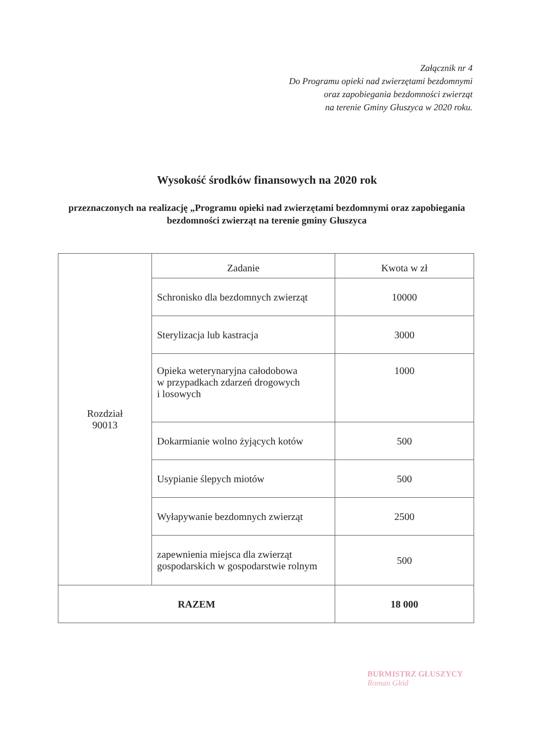Załącznik nr 4
Do Programu opieki nad zwierzętami bezdomnymi
oraz zapobiegania bezdomności zwierząt
na terenie Gminy Głuszyca w 2020 roku.
Wysokość środków finansowych na 2020 rok
przeznaczonych na realizację „Programu opieki nad zwierzętami bezdomnymi oraz zapobiegania bezdomności zwierząt na terenie gminy Głuszyca
| Rozdział 90013 | Zadanie | Kwota w zł |
| | Schronisko dla bezdomnych zwierząt | 10000 |
| | Sterylizacja lub kastracja | 3000 |
| | Opieka weterynaryjna całodobowa w przypadkach zdarzeń drogowych i losowych | 1000 |
| | Dokarmianie wolno żyjących kotów | 500 |
| | Usypianie ślepych miotów | 500 |
| | Wyłapywanie bezdomnych zwierząt | 2500 |
| | zapewnienia miejsca dla zwierząt gospodarskich w gospodarstwie rolnym | 500 |
| RAZEM | | 18 000 |
BURMISTRZ GŁUSZYCY
Roman Głód